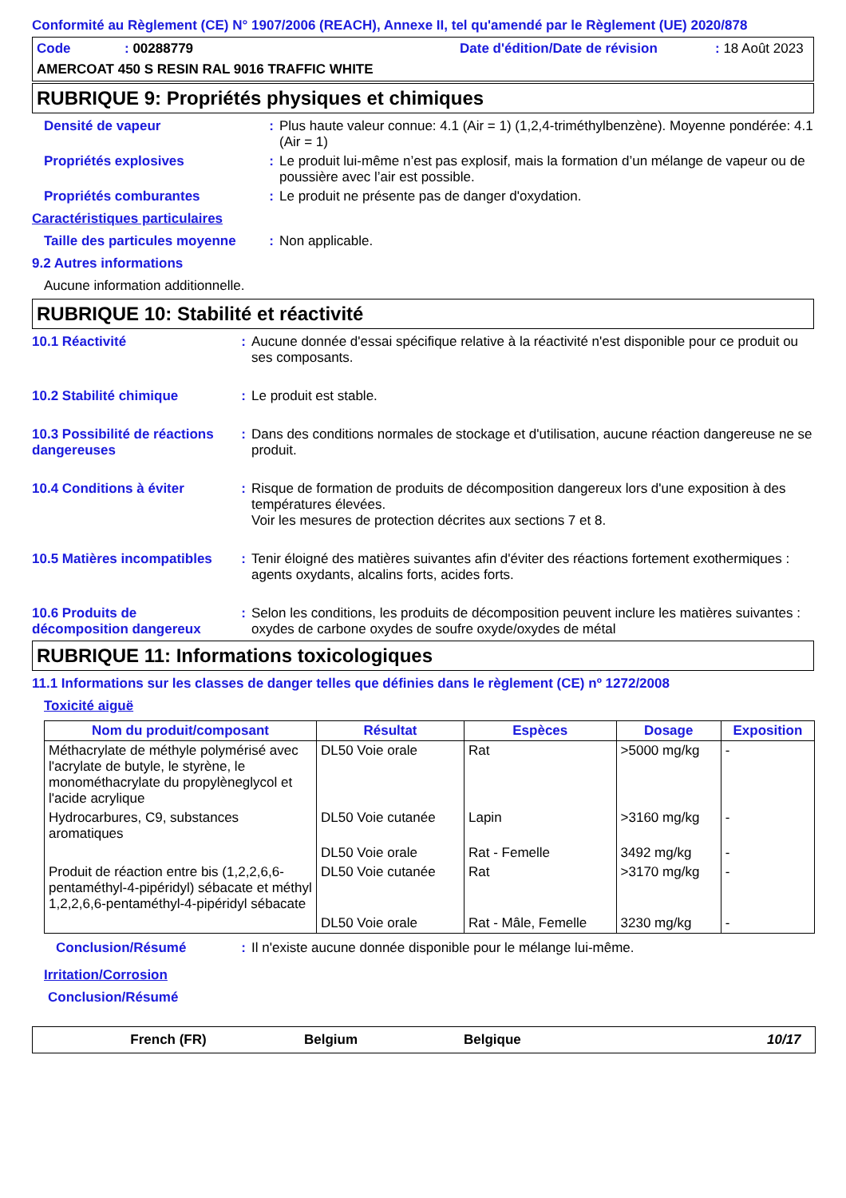Conformité au Règlement (CE) N° 1907/2006 (REACH), Annexe II, tel qu'amendé par le Règlement (UE) 2020/878
Code: 00288779 Date d'édition/Date de révision: 18 Août 2023
AMERCOAT 450 S RESIN RAL 9016 TRAFFIC WHITE
RUBRIQUE 9: Propriétés physiques et chimiques
Densité de vapeur: Plus haute valeur connue: 4.1 (Air = 1) (1,2,4-triméthylbenzène). Moyenne pondérée: 4.1 (Air = 1)
Propriétés explosives: Le produit lui-même n’est pas explosif, mais la formation d’un mélange de vapeur ou de poussière avec l’air est possible.
Propriétés comburantes: Le produit ne présente pas de danger d'oxydation.
Caractéristiques particulaires
Taille des particules moyenne: Non applicable.
9.2 Autres informations
Aucune information additionnelle.
RUBRIQUE 10: Stabilité et réactivité
10.1 Réactivité: Aucune donnée d'essai spécifique relative à la réactivité n'est disponible pour ce produit ou ses composants.
10.2 Stabilité chimique: Le produit est stable.
10.3 Possibilité de réactions dangereuses: Dans des conditions normales de stockage et d'utilisation, aucune réaction dangereuse ne se produit.
10.4 Conditions à éviter: Risque de formation de produits de décomposition dangereux lors d'une exposition à des températures élevées.
Voir les mesures de protection décrites aux sections 7 et 8.
10.5 Matières incompatibles: Tenir éloigné des matières suivantes afin d'éviter des réactions fortement exothermiques : agents oxydants, alcalins forts, acides forts.
10.6 Produits de décomposition dangereux: Selon les conditions, les produits de décomposition peuvent inclure les matières suivantes : oxydes de carbone oxydes de soufre oxyde/oxydes de métal
RUBRIQUE 11: Informations toxicologiques
11.1 Informations sur les classes de danger telles que définies dans le règlement (CE) nº 1272/2008
Toxicité aiguë
| Nom du produit/composant | Résultat | Espèces | Dosage | Exposition |
| --- | --- | --- | --- | --- |
| Méthacrylate de méthyle polymérisé avec l'acrylate de butyle, le styrène, le monométhacrylate du propylèneglycol et l'acide acrylique | DL50 Voie orale | Rat | >5000 mg/kg | - |
| Hydrocarbures, C9, substances aromatiques | DL50 Voie cutanée | Lapin | >3160 mg/kg | - |
| | DL50 Voie orale | Rat - Femelle | 3492 mg/kg | - |
| Produit de réaction entre bis (1,2,2,6,6-pentaméthyl-4-pipéridyl) sébacate et méthyl 1,2,2,6,6-pentaméthyl-4-pipéridyl sébacate | DL50 Voie cutanée | Rat | >3170 mg/kg | - |
| | DL50 Voie orale | Rat - Mâle, Femelle | 3230 mg/kg | - |
Conclusion/Résumé: Il n'existe aucune donnée disponible pour le mélange lui-même.
Irritation/Corrosion
Conclusion/Résumé
French (FR) Belgium Belgique 10/17